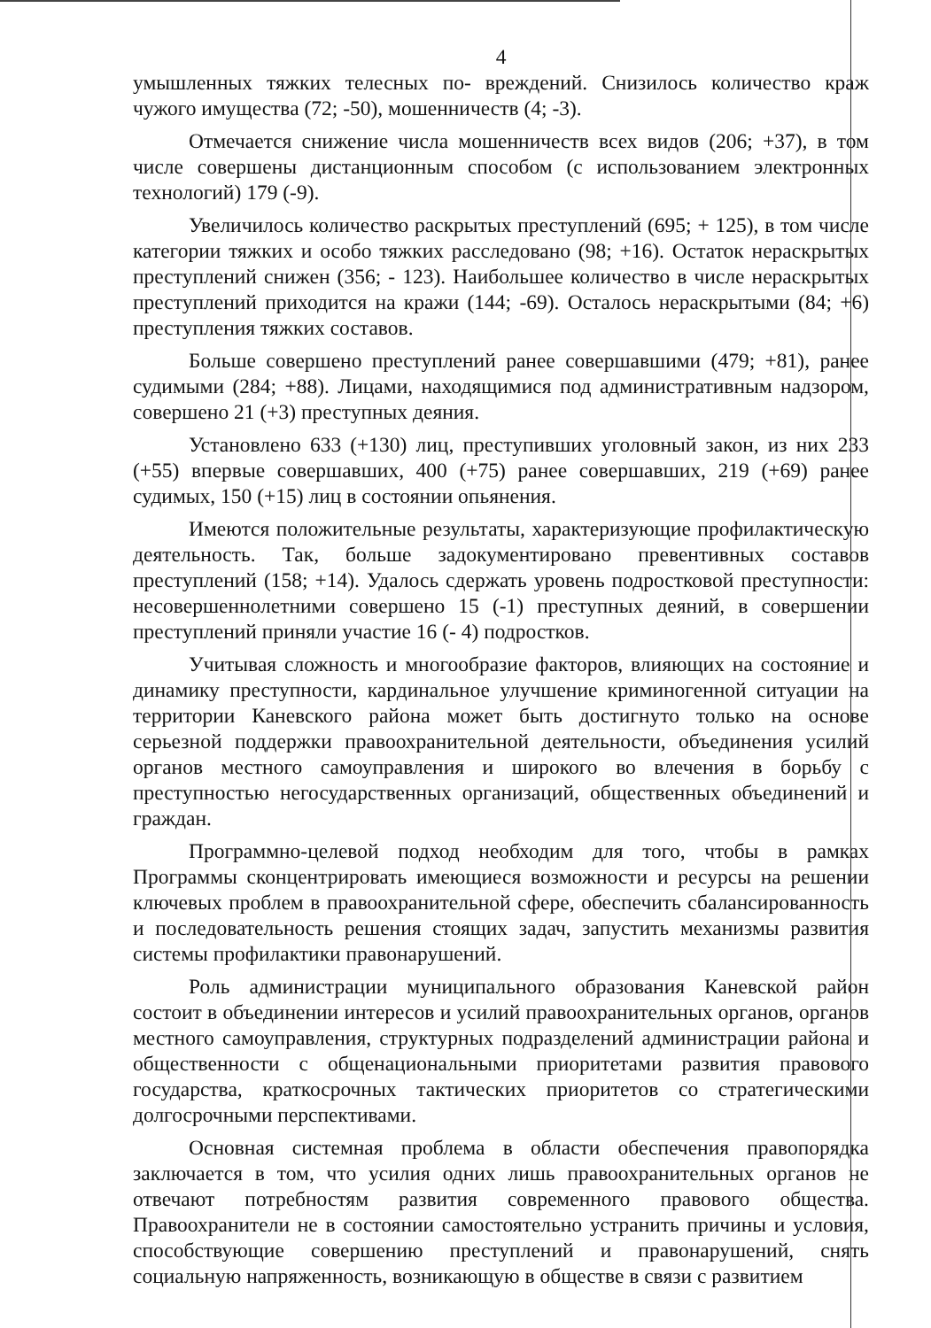4
умышленных тяжких телесных по- вреждений. Снизилось количество краж чужого имущества (72; -50), мошенничеств (4; -3).
Отмечается снижение числа мошенничеств всех видов (206; +37), в том числе совершены дистанционным способом (с использованием электронных технологий) 179 (-9).
Увеличилось количество раскрытых преступлений (695; + 125), в том числе категории тяжких и особо тяжких расследовано (98; +16). Остаток нераскрытых преступлений снижен (356; - 123). Наибольшее количество в числе нераскрытых преступлений приходится на кражи (144; -69). Осталось нераскрытыми (84; +6) преступления тяжких составов.
Больше совершено преступлений ранее совершавшими (479; +81), ранее судимыми (284; +88). Лицами, находящимися под административным надзором, совершено 21 (+3) преступных деяния.
Установлено 633 (+130) лиц, преступивших уголовный закон, из них 233 (+55) впервые совершавших, 400 (+75) ранее совершавших, 219 (+69) ранее судимых, 150 (+15) лиц в состоянии опьянения.
Имеются положительные результаты, характеризующие профилактическую деятельность. Так, больше задокументировано превентивных составов преступлений (158; +14). Удалось сдержать уровень подростковой преступности: несовершеннолетними совершено 15 (-1) преступных деяний, в совершении преступлений приняли участие 16 (- 4) подростков.
Учитывая сложность и многообразие факторов, влияющих на состояние и динамику преступности, кардинальное улучшение криминогенной ситуации на территории Каневского района может быть достигнуто только на основе серьезной поддержки правоохранительной деятельности, объединения усилий органов местного самоуправления и широкого во влечения в борьбу с преступностью негосударственных организаций, общественных объединений и граждан.
Программно-целевой подход необходим для того, чтобы в рамках Программы сконцентрировать имеющиеся возможности и ресурсы на решении ключевых проблем в правоохранительной сфере, обеспечить сбалансированность и последовательность решения стоящих задач, запустить механизмы развития системы профилактики правонарушений.
Роль администрации муниципального образования Каневской район состоит в объединении интересов и усилий правоохранительных органов, органов местного самоуправления, структурных подразделений администрации района и общественности с общенациональными приоритетами развития правового государства, краткосрочных тактических приоритетов со стратегическими долгосрочными перспективами.
Основная системная проблема в области обеспечения правопорядка заключается в том, что усилия одних лишь правоохранительных органов не отвечают потребностям развития современного правового общества. Правоохранители не в состоянии самостоятельно устранить причины и условия, способствующие совершению преступлений и правонарушений, снять социальную напряженность, возникающую в обществе в связи с развитием